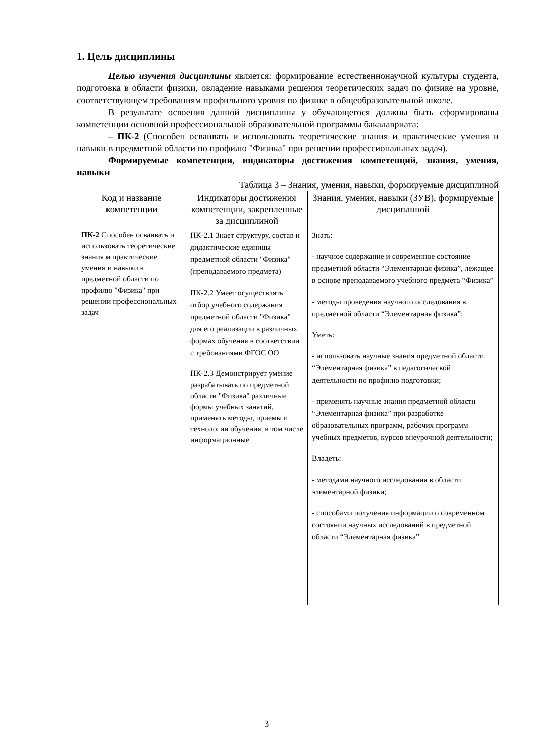1. Цель дисциплины
Целью изучения дисциплины является: формирование естественнонаучной культуры студента, подготовка в области физики, овладение навыками решения теоретических задач по физике на уровне, соответствующем требованиям профильного уровня по физике в общеобразовательной школе.
В результате освоения данной дисциплины у обучающегося должны быть сформированы компетенции основной профессиональной образовательной программы бакалавриата:
– ПК-2 (Способен осваивать и использовать теоретические знания и практические умения и навыки в предметной области по профилю "Физика" при решении профессиональных задач).
Формируемые компетенции, индикаторы достижения компетенций, знания, умения, навыки
Таблица 3 – Знания, умения, навыки, формируемые дисциплиной
| Код и название компетенции | Индикаторы достижения компетенции, закрепленные за дисциплиной | Знания, умения, навыки (ЗУВ), формируемые дисциплиной |
| --- | --- | --- |
| ПК-2 Способен осваивать и использовать теоретические знания и практические умения и навыки в предметной области по профилю "Физика" при решении профессиональных задач | ПК-2.1 Знает структуру, состав и дидактические единицы предметной области "Физика" (преподаваемого предмета) ПК-2.2 Умеет осуществлять отбор учебного содержания предметной области "Физика" для его реализации в различных формах обучения в соответствии с требованиями ФГОС ОО ПК-2.3 Демонстрирует умение разрабатывать по предметной области "Физика" различные формы учебных занятий, применять методы, приемы и технологии обучения, в том числе информационные | Знать: - научное содержание и современное состояние предметной области “Элементарная физика”, лежащее в основе преподаваемого учебного предмета “Физика” - методы проведения научного исследования в предметной области “Элементарная физика”; Уметь: - использовать научные знания предметной области “Элементарная физика” в педагогической деятельности по профилю подготовки; - применять научные знания предметной области “Элементарная физика” при разработке образовательных программ, рабочих программ учебных предметов, курсов внеурочной деятельности; Владеть: - методами научного исследования в области элементарной физики; - способами получения информации о современном состоянии научных исследований в предметной области “Элементарная физика” |
3